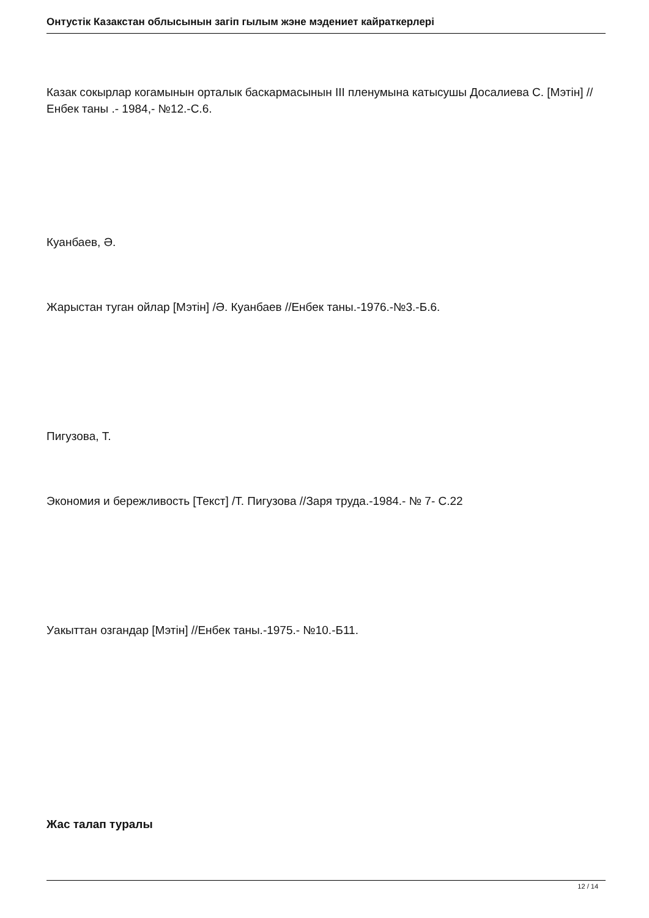Онтустiк Казакстан облысынын загiп гылым жэне мэдениет кайраткерлерi
Казак сокырлар когамынын орталык баскармасынын III пленумына катысушы Досалиева С. [Мэтiн] //Енбек таны .- 1984,- №12.-С.6.
Куанбаев, Ә.
Жарыстан туган ойлар [Мэтiн] /Ә. Куанбаев //Енбек таны.-1976.-№3.-Б.6.
Пигузова, Т.
Экономия и бережливость [Текст] /Т. Пигузова //Заря труда.-1984.- № 7- С.22
Уакыттан озгандар [Мэтiн] //Енбек таны.-1975.- №10.-Б11.
Жас талап туралы
12 / 14